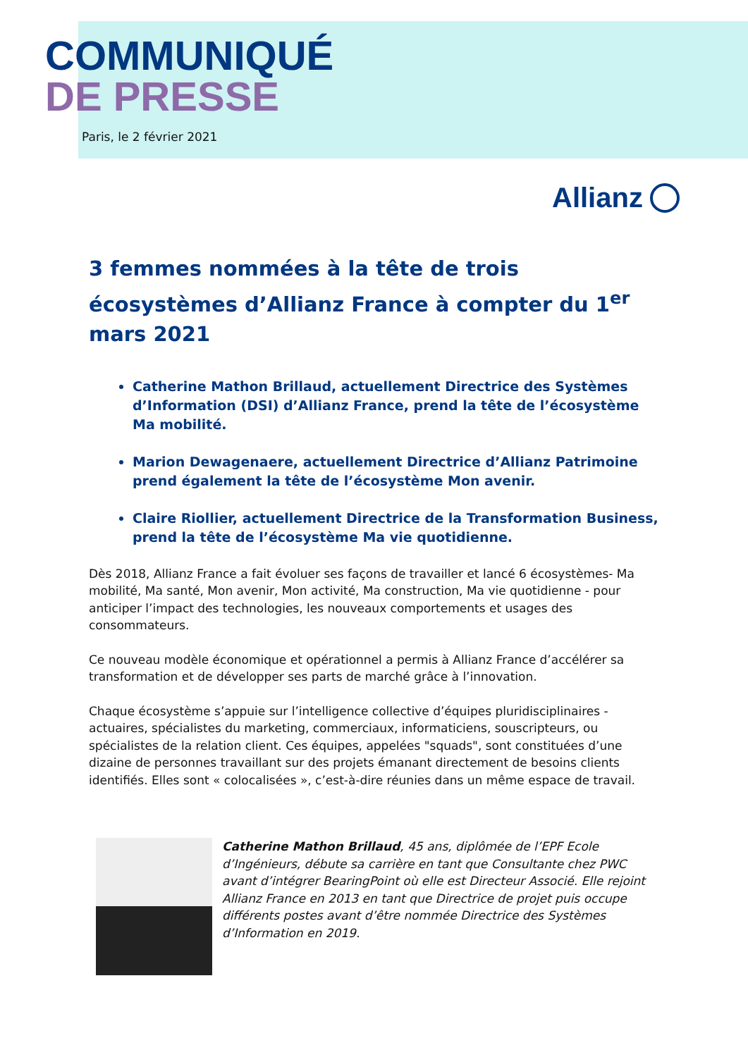COMMUNIQUÉ
DE PRESSE
Paris, le 2 février 2021
Allianz
3 femmes nommées à la tête de trois écosystèmes d’Allianz France à compter du 1<sup>er</sup> mars 2021
Catherine Mathon Brillaud, actuellement Directrice des Systèmes d’Information (DSI) d’Allianz France, prend la tête de l’écosystème Ma mobilité.
Marion Dewagenaere, actuellement Directrice d’Allianz Patrimoine prend également la tête de l’écosystème Mon avenir.
Claire Riollier, actuellement Directrice de la Transformation Business, prend la tête de l’écosystème Ma vie quotidienne.
Dès 2018, Allianz France a fait évoluer ses façons de travailler et lancé 6 écosystèmes- Ma mobilité, Ma santé, Mon avenir, Mon activité, Ma construction, Ma vie quotidienne - pour anticiper l’impact des technologies, les nouveaux comportements et usages des consommateurs.
Ce nouveau modèle économique et opérationnel a permis à Allianz France d’accélérer sa transformation et de développer ses parts de marché grâce à l’innovation.
Chaque écosystème s’appuie sur l’intelligence collective d’équipes pluridisciplinaires -actuaires, spécialistes du marketing, commerciaux, informaticiens, souscripteurs, ou spécialistes de la relation client. Ces équipes, appelées "squads", sont constituées d’une dizaine de personnes travaillant sur des projets émanant directement de besoins clients identifiés. Elles sont « colocalisées », c’est-à-dire réunies dans un même espace de travail.
Catherine Mathon Brillaud, 45 ans, diplômée de l’EPF Ecole d’Ingénieurs, débute sa carrière en tant que Consultante chez PWC avant d’intégrer BearingPoint où elle est Directeur Associé. Elle rejoint Allianz France en 2013 en tant que Directrice de projet puis occupe différents postes avant d’être nommée Directrice des Systèmes d’Information en 2019.